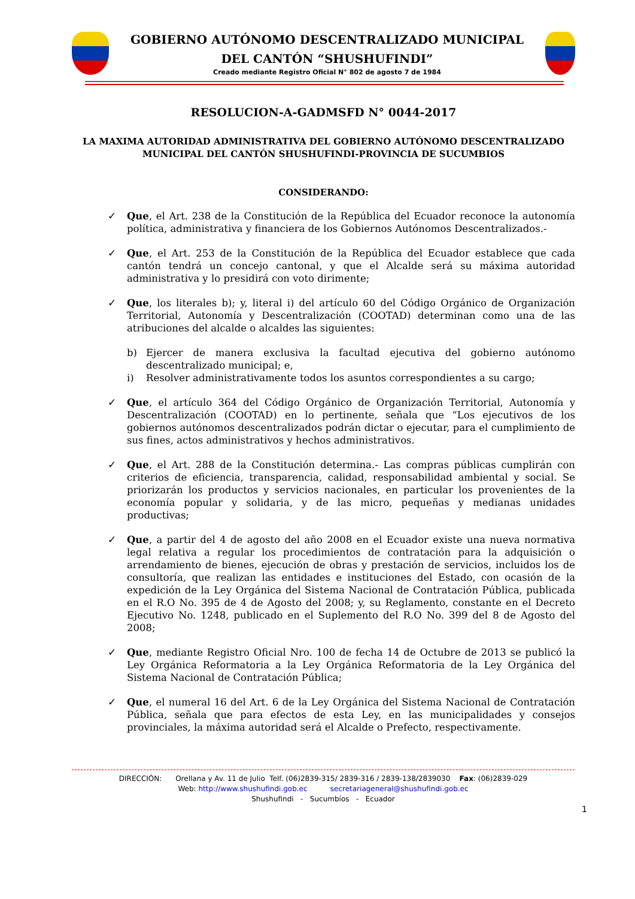GOBIERNO AUTÓNOMO DESCENTRALIZADO MUNICIPAL
DEL CANTÓN “SHUSHUFINDI”
Creado mediante Registro Oficial N° 802 de agosto 7 de 1984
RESOLUCION-A-GADMSFD N° 0044-2017
LA MAXIMA AUTORIDAD ADMINISTRATIVA DEL GOBIERNO AUTÓNOMO DESCENTRALIZADO MUNICIPAL DEL CANTÓN SHUSHUFINDI-PROVINCIA DE SUCUMBIOS
CONSIDERANDO:
✓ Que, el Art. 238 de la Constitución de la República del Ecuador reconoce la autonomía política, administrativa y financiera de los Gobiernos Autónomos Descentralizados.-
✓ Que, el Art. 253 de la Constitución de la República del Ecuador establece que cada cantón tendrá un concejo cantonal, y que el Alcalde será su máxima autoridad administrativa y lo presidirá con voto dirimente;
✓ Que, los literales b); y, literal i) del artículo 60 del Código Orgánico de Organización Territorial, Autonomía y Descentralización (COOTAD) determinan como una de las atribuciones del alcalde o alcaldes las siguientes:
b) Ejercer de manera exclusiva la facultad ejecutiva del gobierno autónomo descentralizado municipal; e,
i) Resolver administrativamente todos los asuntos correspondientes a su cargo;
✓ Que, el artículo 364 del Código Orgánico de Organización Territorial, Autonomía y Descentralización (COOTAD) en lo pertinente, señala que “Los ejecutivos de los gobiernos autónomos descentralizados podrán dictar o ejecutar, para el cumplimiento de sus fines, actos administrativos y hechos administrativos.
✓ Que, el Art. 288 de la Constitución determina.- Las compras públicas cumplirán con criterios de eficiencia, transparencia, calidad, responsabilidad ambiental y social. Se priorizarán los productos y servicios nacionales, en particular los provenientes de la economía popular y solidaria, y de las micro, pequeñas y medianas unidades productivas;
✓ Que, a partir del 4 de agosto del año 2008 en el Ecuador existe una nueva normativa legal relativa a regular los procedimientos de contratación para la adquisición o arrendamiento de bienes, ejecución de obras y prestación de servicios, incluidos los de consultoría, que realizan las entidades e instituciones del Estado, con ocasión de la expedición de la Ley Orgánica del Sistema Nacional de Contratación Pública, publicada en el R.O No. 395 de 4 de Agosto del 2008; y, su Reglamento, constante en el Decreto Ejecutivo No. 1248, publicado en el Suplemento del R.O No. 399 del 8 de Agosto del 2008;
✓ Que, mediante Registro Oficial Nro. 100 de fecha 14 de Octubre de 2013 se publicó la Ley Orgánica Reformatoria a la Ley Orgánica Reformatoria de la Ley Orgánica del Sistema Nacional de Contratación Pública;
✓ Que, el numeral 16 del Art. 6 de la Ley Orgánica del Sistema Nacional de Contratación Pública, señala que para efectos de esta Ley, en las municipalidades y consejos provinciales, la máxima autoridad será el Alcalde o Prefecto, respectivamente.
DIRECCIÓN: Orellana y Av. 11 de Julio Telf. (06)2839-315/ 2839-316 / 2839-138/2839030 Fax: (06)2839-029
Web: http://www.shushufindi.gob.ec secretariageneral@shushufindi.gob.ec
Shushufindi - Sucumbíos - Ecuador
1